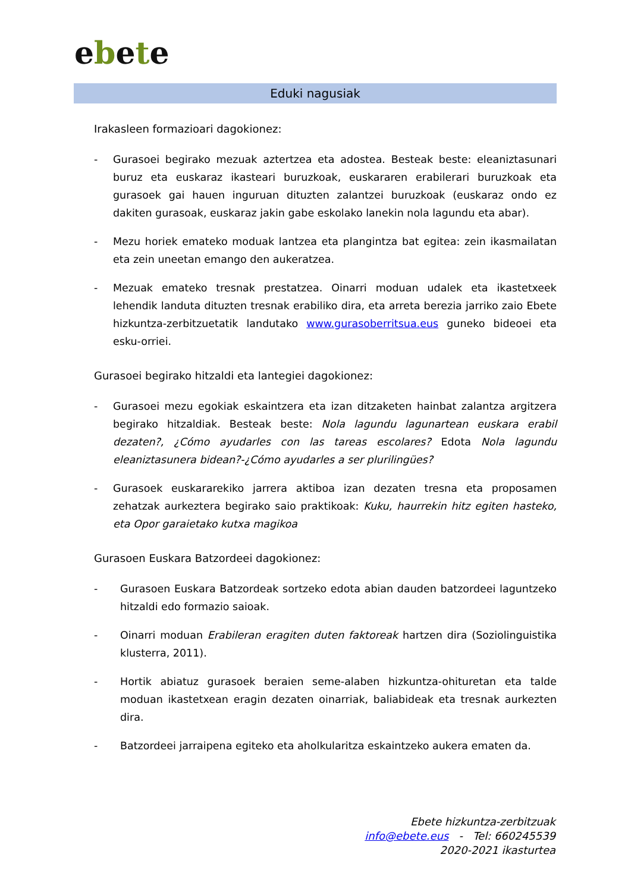ebete
Eduki nagusiak
Irakasleen formazioari dagokionez:
- Gurasoei begirako mezuak aztertzea eta adostea. Besteak beste: eleaniztasunari buruz eta euskaraz ikasteari buruzkoak, euskararen erabilerari buruzkoak eta gurasoek gai hauen inguruan dituzten zalantzei buruzkoak (euskaraz ondo ez dakiten gurasoak, euskaraz jakin gabe eskolako lanekin nola lagundu eta abar).
- Mezu horiek emateko moduak lantzea eta plangintza bat egitea: zein ikasmailatan eta zein uneetan emango den aukeratzea.
- Mezuak emateko tresnak prestatzea. Oinarri moduan udalek eta ikastetxeek lehendik landuta dituzten tresnak erabiliko dira, eta arreta berezia jarriko zaio Ebete hizkuntza-zerbitzuetatik landutako www.gurasoberritsua.eus guneko bideoei eta esku-orriei.
Gurasoei begirako hitzaldi eta lantegiei dagokionez:
- Gurasoei mezu egokiak eskaintzera eta izan ditzaketen hainbat zalantza argitzera begirako hitzaldiak. Besteak beste: Nola lagundu lagunartean euskara erabil dezaten?, ¿Cómo ayudarles con las tareas escolares? Edota Nola lagundu eleaniztasunera bidean?-¿Cómo ayudarles a ser plurilingües?
- Gurasoek euskararekiko jarrera aktiboa izan dezaten tresna eta proposamen zehatzak aurkeztera begirako saio praktikoak: Kuku, haurrekin hitz egiten hasteko, eta Opor garaietako kutxa magikoa
Gurasoen Euskara Batzordeei dagokionez:
- Gurasoen Euskara Batzordeak sortzeko edota abian dauden batzordeei laguntzeko hitzaldi edo formazio saioak.
- Oinarri moduan Erabileran eragiten duten faktoreak hartzen dira (Soziolinguistika klusterra, 2011).
- Hortik abiatuz gurasoek beraien seme-alaben hizkuntza-ohituretan eta talde moduan ikastetxean eragin dezaten oinarriak, baliabideak eta tresnak aurkezten dira.
- Batzordeei jarraipena egiteko eta aholkularitza eskaintzeko aukera ematen da.
Ebete hizkuntza-zerbitzuak
info@ebete.eus - Tel: 660245539
2020-2021 ikasturtea